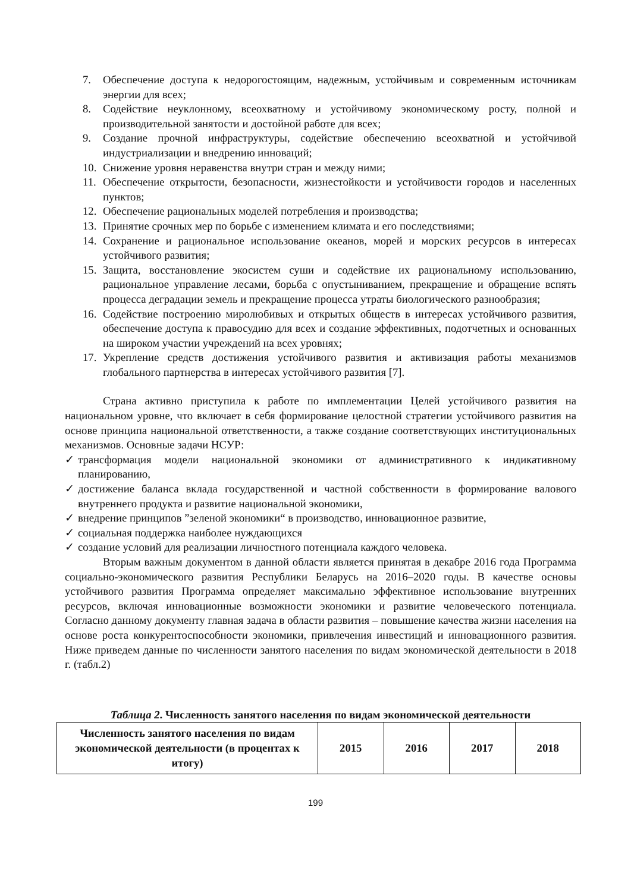7. Обеспечение доступа к недорогостоящим, надежным, устойчивым и современным источникам энергии для всех;
8. Содействие неуклонному, всеохватному и устойчивому экономическому росту, полной и производительной занятости и достойной работе для всех;
9. Создание прочной инфраструктуры, содействие обеспечению всеохватной и устойчивой индустриализации и внедрению инноваций;
10. Снижение уровня неравенства внутри стран и между ними;
11. Обеспечение открытости, безопасности, жизнестойкости и устойчивости городов и населенных пунктов;
12. Обеспечение рациональных моделей потребления и производства;
13. Принятие срочных мер по борьбе с изменением климата и его последствиями;
14. Сохранение и рациональное использование океанов, морей и морских ресурсов в интересах устойчивого развития;
15. Защита, восстановление экосистем суши и содействие их рациональному использованию, рациональное управление лесами, борьба с опустыниванием, прекращение и обращение вспять процесса деградации земель и прекращение процесса утраты биологического разнообразия;
16. Содействие построению миролюбивых и открытых обществ в интересах устойчивого развития, обеспечение доступа к правосудию для всех и создание эффективных, подотчетных и основанных на широком участии учреждений на всех уровнях;
17. Укрепление средств достижения устойчивого развития и активизация работы механизмов глобального партнерства в интересах устойчивого развития [7].
Страна активно приступила к работе по имплементации Целей устойчивого развития на национальном уровне, что включает в себя формирование целостной стратегии устойчивого развития на основе принципа национальной ответственности, а также создание соответствующих институциональных механизмов. Основные задачи НСУР:
✓ трансформация модели национальной экономики от административного к индикативному планированию,
✓ достижение баланса вклада государственной и частной собственности в формирование валового внутреннего продукта и развитие национальной экономики,
✓ внедрение принципов ”зеленой экономики“ в производство, инновационное развитие,
✓ социальная поддержка наиболее нуждающихся
✓ создание условий для реализации личностного потенциала каждого человека.
Вторым важным документом в данной области является принятая в декабре 2016 года Программа социально-экономического развития Республики Беларусь на 2016–2020 годы. В качестве основы устойчивого развития Программа определяет максимально эффективное использование внутренних ресурсов, включая инновационные возможности экономики и развитие человеческого потенциала. Согласно данному документу главная задача в области развития – повышение качества жизни населения на основе роста конкурентоспособности экономики, привлечения инвестиций и инновационного развития. Ниже приведем данные по численности занятого населения по видам экономической деятельности в 2018 г. (табл.2)
Таблица 2. Численность занятого населения по видам экономической деятельности
| Численность занятого населения по видам экономической деятельности (в процентах к итогу) | 2015 | 2016 | 2017 | 2018 |
| --- | --- | --- | --- | --- |
199